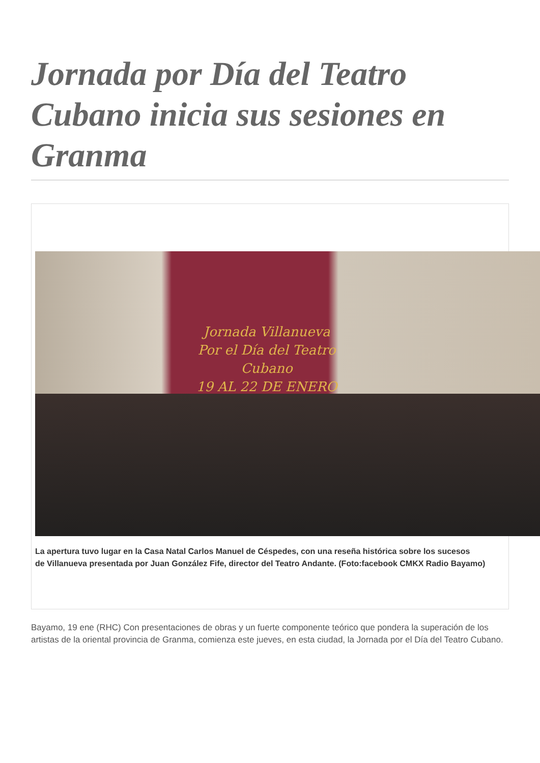Jornada por Día del Teatro Cubano inicia sus sesiones en Granma
Jornada Villanueva Por el Día del Teatro Cubano
19 AL 22 DE ENERO
La apertura tuvo lugar en la Casa Natal Carlos Manuel de Céspedes, con una reseña histórica sobre los sucesos
de Villanueva presentada por Juan González Fife, director del Teatro Andante. (Foto:facebook CMKX Radio Bayamo)
Bayamo, 19 ene (RHC) Con presentaciones de obras y un fuerte componente teórico que pondera la superación de los artistas de la oriental provincia de Granma, comienza este jueves, en esta ciudad, la Jornada por el Día del Teatro Cubano.